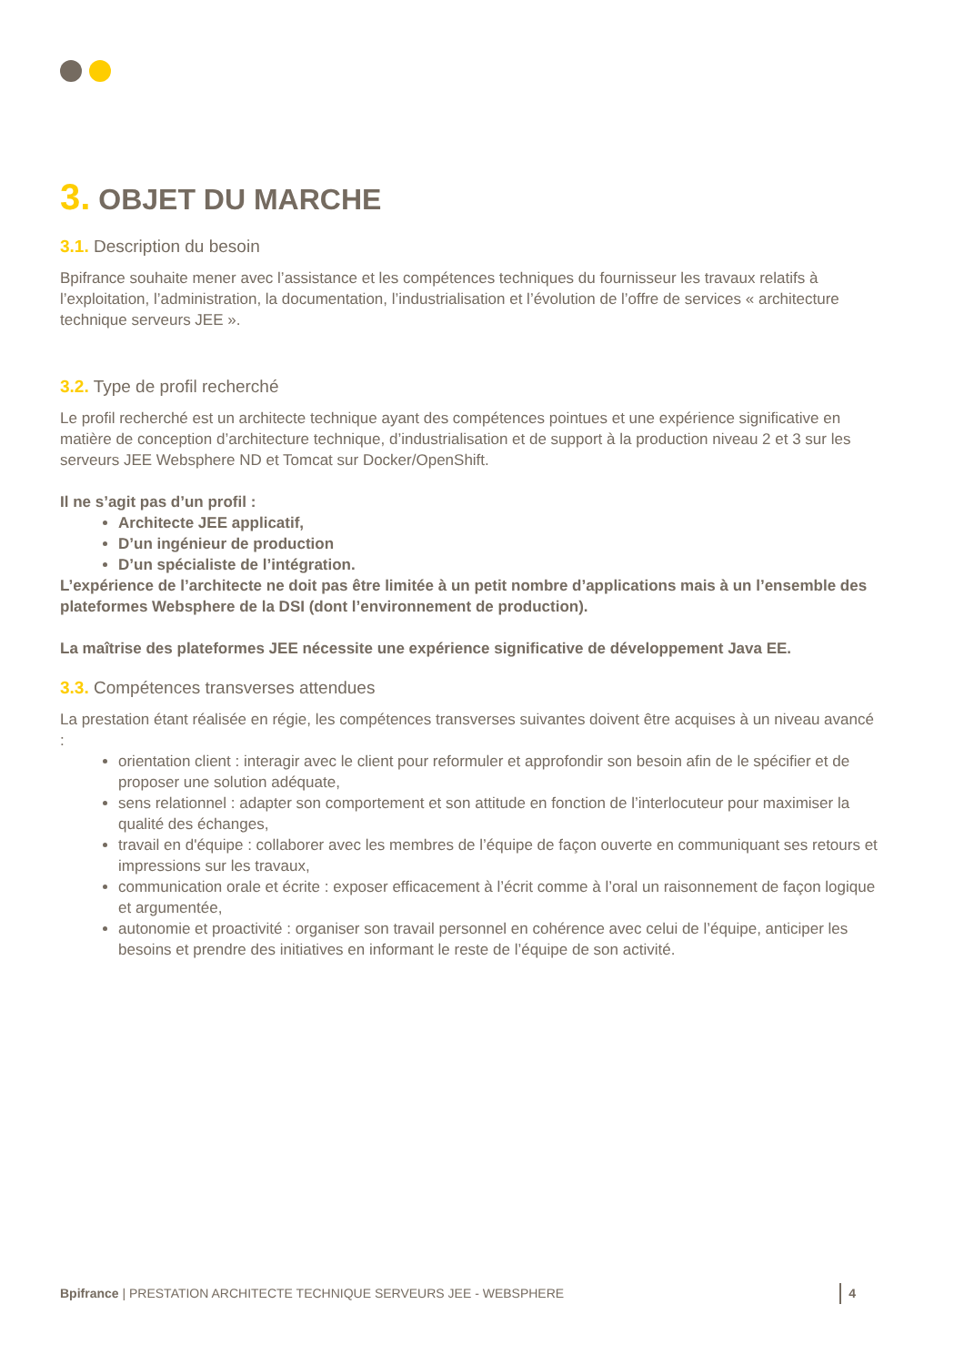3. OBJET DU MARCHE
3.1. Description du besoin
Bpifrance souhaite mener avec l’assistance et les compétences techniques du fournisseur les travaux relatifs à l’exploitation, l’administration, la documentation, l’industrialisation et l’évolution de l’offre de services « architecture technique serveurs JEE ».
3.2. Type de profil recherché
Le profil recherché est un architecte technique ayant des compétences pointues et une expérience significative en matière de conception d’architecture technique, d’industrialisation et de support à la production niveau 2 et 3 sur les serveurs JEE Websphere ND et Tomcat sur Docker/OpenShift.
Il ne s’agit pas d’un profil :
Architecte JEE applicatif,
D’un ingénieur de production
D’un spécialiste de l’intégration.
L’expérience de l’architecte ne doit pas être limitée à un petit nombre d’applications mais à un l’ensemble des plateformes Websphere de la DSI (dont l’environnement de production).
La maîtrise des plateformes JEE nécessite une expérience significative de développement Java EE.
3.3. Compétences transverses attendues
La prestation étant réalisée en régie, les compétences transverses suivantes doivent être acquises à un niveau avancé :
orientation client : interagir avec le client pour reformuler et approfondir son besoin afin de le spécifier et de proposer une solution adéquate,
sens relationnel : adapter son comportement et son attitude en fonction de l’interlocuteur pour maximiser la qualité des échanges,
travail en d'équipe : collaborer avec les membres de l’équipe de façon ouverte en communiquant ses retours et impressions sur les travaux,
communication orale et écrite : exposer efficacement à l’écrit comme à l’oral un raisonnement de façon logique et argumentée,
autonomie et proactivité : organiser son travail personnel en cohérence avec celui de l’équipe, anticiper les besoins et prendre des initiatives en informant le reste de l’équipe de son activité.
Bpifrance | PRESTATION ARCHITECTE TECHNIQUE SERVEURS JEE - WEBSPHERE 4